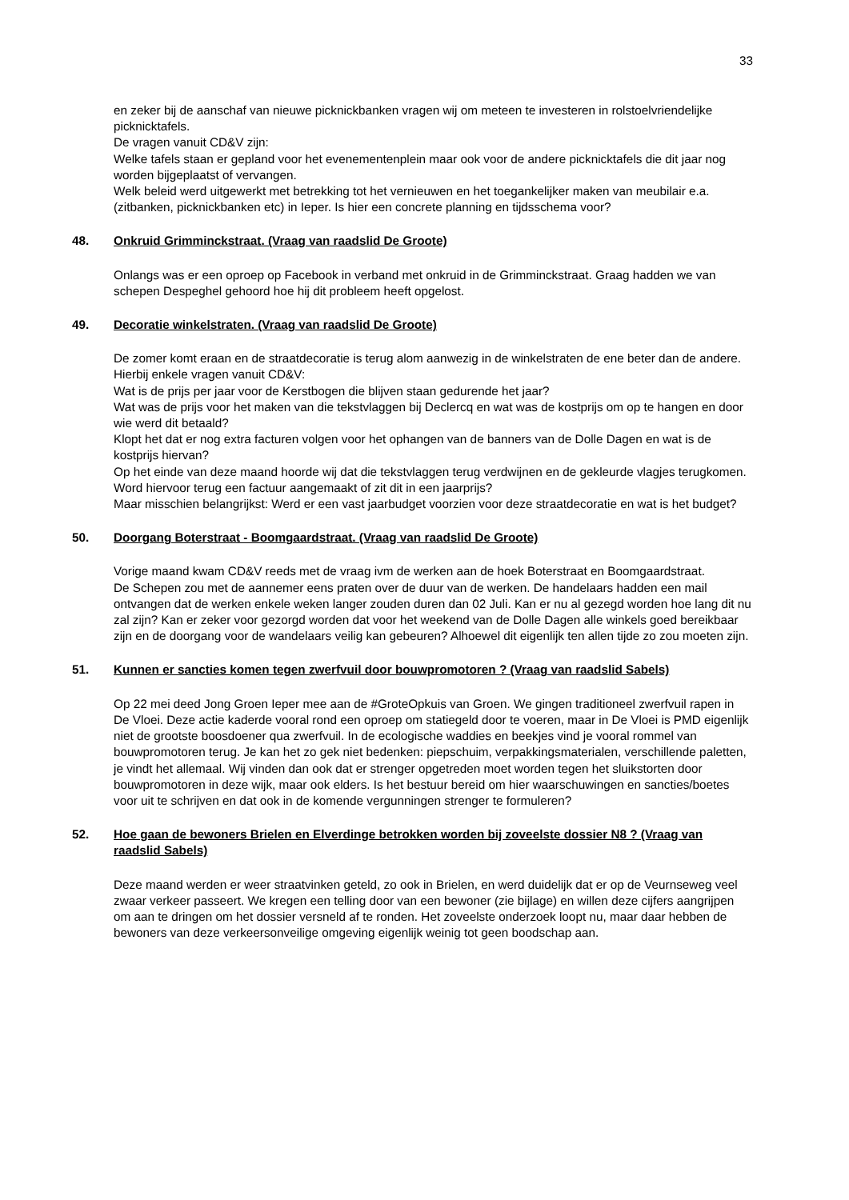33
en zeker bij de aanschaf van nieuwe picknickbanken vragen wij om meteen te investeren in rolstoelvriendelijke picknicktafels.
De vragen vanuit CD&V zijn:
Welke tafels staan er gepland voor het evenementenplein maar ook voor de andere picknicktafels die dit jaar nog worden bijgeplaatst of vervangen.
Welk beleid werd uitgewerkt met betrekking tot het vernieuwen en het toegankelijker maken van meubilair e.a. (zitbanken, picknickbanken etc) in Ieper. Is hier een concrete planning en tijdsschema voor?
48. Onkruid Grimminckstraat. (Vraag van raadslid De Groote)
Onlangs was er een oproep op Facebook in verband met onkruid in de Grimminckstraat. Graag hadden we van schepen Despeghel gehoord hoe hij dit probleem heeft opgelost.
49. Decoratie winkelstraten. (Vraag van raadslid De Groote)
De zomer komt eraan en de straatdecoratie is terug alom aanwezig in de winkelstraten de ene beter dan de andere.
Hierbij enkele vragen vanuit CD&V:
Wat is de prijs per jaar voor de Kerstbogen die blijven staan gedurende het jaar?
Wat was de prijs voor het maken van die tekstvlaggen bij Declercq en wat was de kostprijs om op te hangen en door wie werd dit betaald?
Klopt het dat er nog extra facturen volgen voor het ophangen van de banners van de Dolle Dagen en wat is de kostprijs hiervan?
Op het einde van deze maand hoorde wij dat die tekstvlaggen terug verdwijnen en de gekleurde vlagjes terugkomen. Word hiervoor terug een factuur aangemaakt of zit dit in een jaarprijs?
Maar misschien belangrijkst: Werd er een vast jaarbudget voorzien voor deze straatdecoratie en wat is het budget?
50. Doorgang Boterstraat - Boomgaardstraat. (Vraag van raadslid De Groote)
Vorige maand kwam CD&V reeds met de vraag ivm de werken aan de hoek Boterstraat en Boomgaardstraat.
De Schepen zou met de aannemer eens praten over de duur van de werken. De handelaars hadden een mail ontvangen dat de werken enkele weken langer zouden duren dan 02 Juli. Kan er nu al gezegd worden hoe lang dit nu zal zijn? Kan er zeker voor gezorgd worden dat voor het weekend van de Dolle Dagen alle winkels goed bereikbaar zijn en de doorgang voor de wandelaars veilig kan gebeuren? Alhoewel dit eigenlijk ten allen tijde zo zou moeten zijn.
51. Kunnen er sancties komen tegen zwerfvuil door bouwpromotoren ? (Vraag van raadslid Sabels)
Op 22 mei deed Jong Groen Ieper mee aan de #GroteOpkuis van Groen. We gingen traditioneel zwerfvuil rapen in De Vloei. Deze actie kaderde vooral rond een oproep om statiegeld door te voeren, maar in De Vloei is PMD eigenlijk niet de grootste boosdoener qua zwerfvuil. In de ecologische waddies en beekjes vind je vooral rommel van bouwpromotoren terug. Je kan het zo gek niet bedenken: piepschuim, verpakkingsmaterialen, verschillende paletten, je vindt het allemaal. Wij vinden dan ook dat er strenger opgetreden moet worden tegen het sluikstorten door bouwpromotoren in deze wijk, maar ook elders. Is het bestuur bereid om hier waarschuwingen en sancties/boetes voor uit te schrijven en dat ook in de komende vergunningen strenger te formuleren?
52. Hoe gaan de bewoners Brielen en Elverdinge betrokken worden bij zoveelste dossier N8 ? (Vraag van raadslid Sabels)
Deze maand werden er weer straatvinken geteld, zo ook in Brielen, en werd duidelijk dat er op de Veurnseweg veel zwaar verkeer passeert. We kregen een telling door van een bewoner (zie bijlage) en willen deze cijfers aangrijpen om aan te dringen om het dossier versneld af te ronden. Het zoveelste onderzoek loopt nu, maar daar hebben de bewoners van deze verkeersonveilige omgeving eigenlijk weinig tot geen boodschap aan.